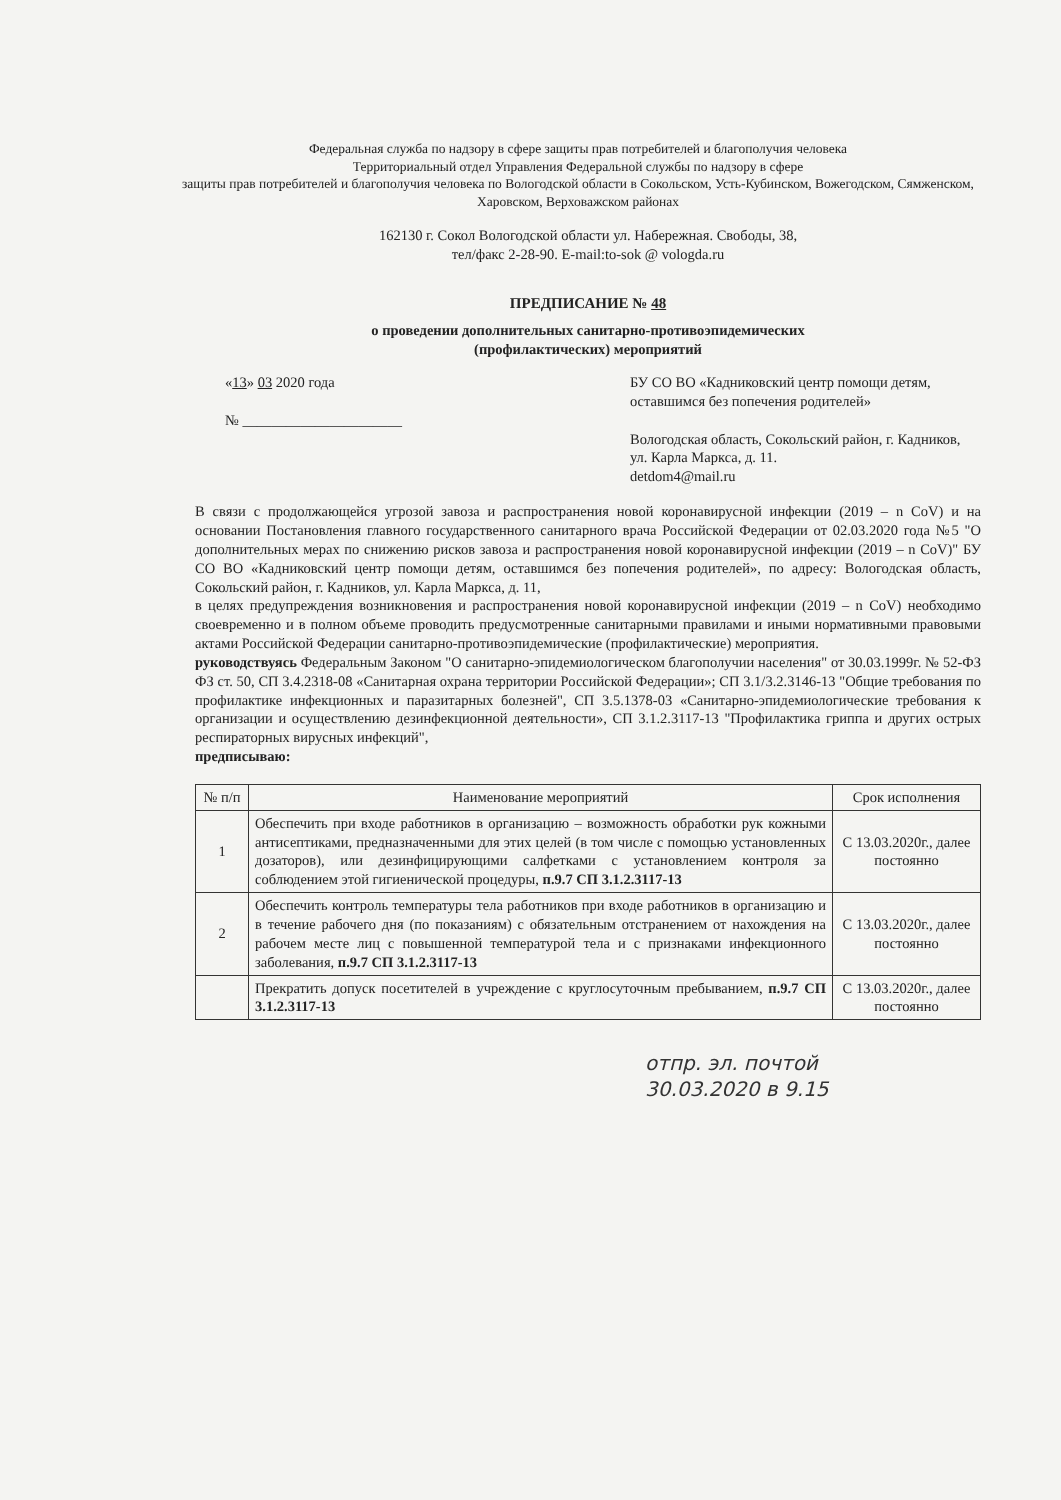Федеральная служба по надзору в сфере защиты прав потребителей и благополучия человека
Территориальный отдел Управления Федеральной службы по надзору в сфере
защиты прав потребителей и благополучия человека по Вологодской области в Сокольском, Усть-Кубинском, Вожегодском, Сямженском, Харовском, Верховажском районах
162130 г. Сокол Вологодской области ул. Набережная. Свободы, 38,
тел/факс 2-28-90. E-mail:to-sok @ vologda.ru
ПРЕДПИСАНИЕ № 48
о проведении дополнительных санитарно-противоэпидемических
(профилактических) мероприятий
«13» 03 2020 года
№ ______________________
БУ СО ВО «Кадниковский центр помощи детям, оставшимся без попечения родителей»
Вологодская область, Сокольский район, г. Кадников, ул. Карла Маркса, д. 11.
detdom4@mail.ru
В связи с продолжающейся угрозой завоза и распространения новой коронавирусной инфекции (2019 – n CoV) и на основании Постановления главного государственного санитарного врача Российской Федерации от 02.03.2020 года №5 "О дополнительных мерах по снижению рисков завоза и распространения новой коронавирусной инфекции (2019 – n CoV)" БУ СО ВО «Кадниковский центр помощи детям, оставшимся без попечения родителей», по адресу: Вологодская область, Сокольский район, г. Кадников, ул. Карла Маркса, д. 11,
в целях предупреждения возникновения и распространения новой коронавирусной инфекции (2019 – n CoV) необходимо своевременно и в полном объеме проводить предусмотренные санитарными правилами и иными нормативными правовыми актами Российской Федерации санитарно-противоэпидемические (профилактические) мероприятия.
руководствуясь Федеральным Законом "О санитарно-эпидемиологическом благополучии населения" от 30.03.1999г. № 52-ФЗ ФЗ ст. 50, СП 3.4.2318-08 «Санитарная охрана территории Российской Федерации»; СП 3.1/3.2.3146-13 "Общие требования по профилактике инфекционных и паразитарных болезней", СП 3.5.1378-03 «Санитарно-эпидемиологические требования к организации и осуществлению дезинфекционной деятельности», СП 3.1.2.3117-13 "Профилактика гриппа и других острых респираторных вирусных инфекций",
предписываю:
| № п/п | Наименование мероприятий | Срок исполнения |
| --- | --- | --- |
| 1 | Обеспечить при входе работников в организацию – возможность обработки рук кожными антисептиками, предназначенными для этих целей (в том числе с помощью установленных дозаторов), или дезинфицирующими салфетками с установлением контроля за соблюдением этой гигиенической процедуры, п.9.7 СП 3.1.2.3117-13 | С 13.03.2020г., далее постоянно |
| 2 | Обеспечить контроль температуры тела работников при входе работников в организацию и в течение рабочего дня (по показаниям) с обязательным отстранением от нахождения на рабочем месте лиц с повышенной температурой тела и с признаками инфекционного заболевания, п.9.7 СП 3.1.2.3117-13 | С 13.03.2020г., далее постоянно |
| | Прекратить допуск посетителей в учреждение с круглосуточным пребыванием, п.9.7 СП 3.1.2.3117-13 | С 13.03.2020г., далее постоянно |
отпр. эл. почтой
30.03.2020 в 9.15